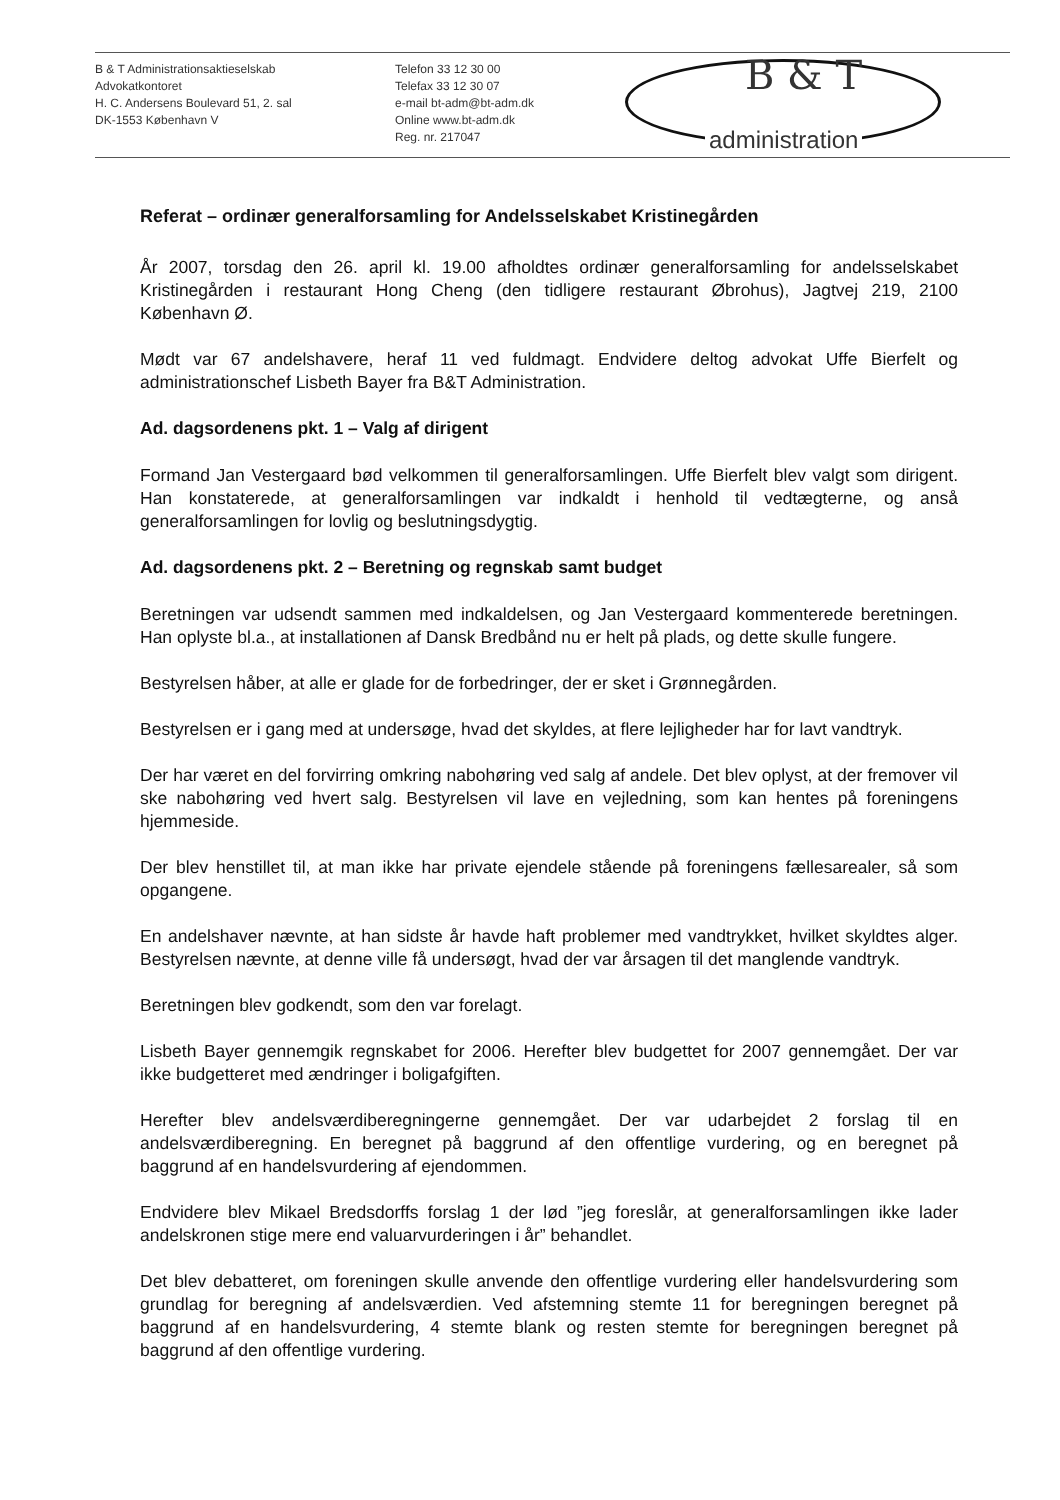B & T Administrationsaktieselskab
Advokatkontoret
H. C. Andersens Boulevard 51, 2. sal
DK-1553 København V
Telefon 33 12 30 00
Telefax 33 12 30 07
e-mail bt-adm@bt-adm.dk
Online www.bt-adm.dk
Reg. nr. 217047
B & T
administration
Referat – ordinær generalforsamling for Andelsselskabet Kristinegården
År 2007, torsdag den 26. april kl. 19.00 afholdtes ordinær generalforsamling for andelsselskabet Kristinegården i restaurant Hong Cheng (den tidligere restaurant Øbrohus), Jagtvej 219, 2100 København Ø.
Mødt var 67 andelshavere, heraf 11 ved fuldmagt. Endvidere deltog advokat Uffe Bierfelt og administrationschef Lisbeth Bayer fra B&T Administration.
Ad. dagsordenens pkt. 1 – Valg af dirigent
Formand Jan Vestergaard bød velkommen til generalforsamlingen. Uffe Bierfelt blev valgt som dirigent. Han konstaterede, at generalforsamlingen var indkaldt i henhold til vedtægterne, og anså generalforsamlingen for lovlig og beslutningsdygtig.
Ad. dagsordenens pkt. 2 – Beretning og regnskab samt budget
Beretningen var udsendt sammen med indkaldelsen, og Jan Vestergaard kommenterede beretningen. Han oplyste bl.a., at installationen af Dansk Bredbånd nu er helt på plads, og dette skulle fungere.
Bestyrelsen håber, at alle er glade for de forbedringer, der er sket i Grønnegården.
Bestyrelsen er i gang med at undersøge, hvad det skyldes, at flere lejligheder har for lavt vandtryk.
Der har været en del forvirring omkring nabohøring ved salg af andele. Det blev oplyst, at der fremover vil ske nabohøring ved hvert salg. Bestyrelsen vil lave en vejledning, som kan hentes på foreningens hjemmeside.
Der blev henstillet til, at man ikke har private ejendele stående på foreningens fællesarealer, så som opgangene.
En andelshaver nævnte, at han sidste år havde haft problemer med vandtrykket, hvilket skyldtes alger. Bestyrelsen nævnte, at denne ville få undersøgt, hvad der var årsagen til det manglende vandtryk.
Beretningen blev godkendt, som den var forelagt.
Lisbeth Bayer gennemgik regnskabet for 2006. Herefter blev budgettet for 2007 gennemgået. Der var ikke budgetteret med ændringer i boligafgiften.
Herefter blev andelsværdiberegningerne gennemgået. Der var udarbejdet 2 forslag til en andelsværdiberegning. En beregnet på baggrund af den offentlige vurdering, og en beregnet på baggrund af en handelsvurdering af ejendommen.
Endvidere blev Mikael Bredsdorffs forslag 1 der lød ”jeg foreslår, at generalforsamlingen ikke lader andelskronen stige mere end valuarvurderingen i år” behandlet.
Det blev debatteret, om foreningen skulle anvende den offentlige vurdering eller handelsvurdering som grundlag for beregning af andelsværdien. Ved afstemning stemte 11 for beregningen beregnet på baggrund af en handelsvurdering, 4 stemte blank og resten stemte for beregningen beregnet på baggrund af den offentlige vurdering.